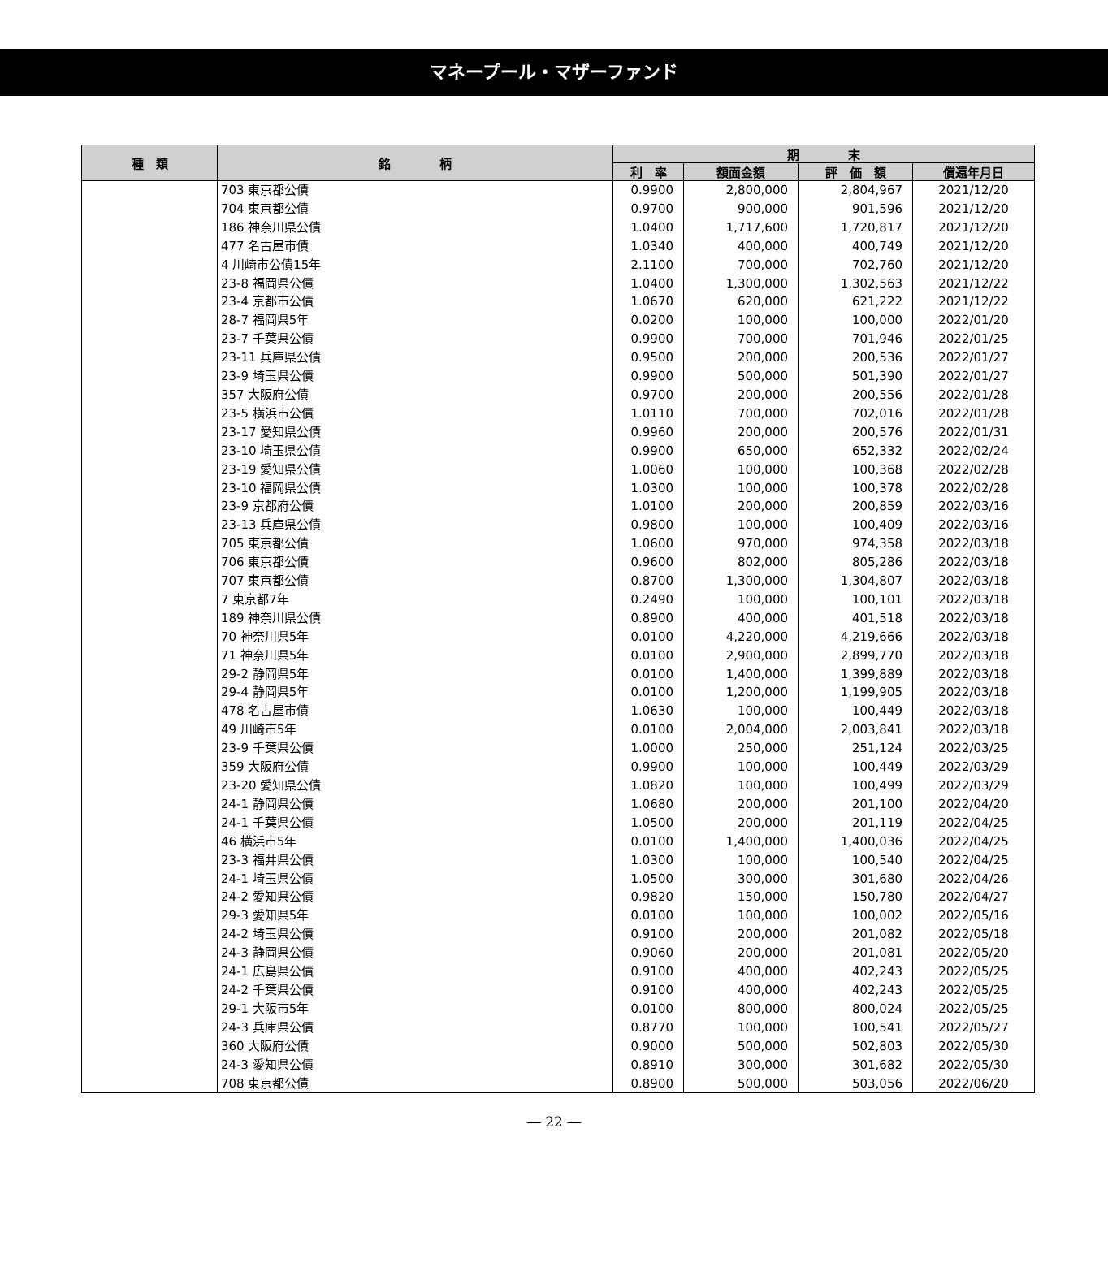マネープール・マザーファンド
| 種 類 | 銘 柄 | 期 末 | | | |
| --- | --- | --- | --- | --- | --- |
| | | 利 率 | 額面金額 | 評 価 額 | 償還年月日 |
| | 703 東京都公債 | 0.9900 | 2,800,000 | 2,804,967 | 2021/12/20 |
| | 704 東京都公債 | 0.9700 | 900,000 | 901,596 | 2021/12/20 |
| | 186 神奈川県公債 | 1.0400 | 1,717,600 | 1,720,817 | 2021/12/20 |
| | 477 名古屋市債 | 1.0340 | 400,000 | 400,749 | 2021/12/20 |
| | 4 川崎市公債15年 | 2.1100 | 700,000 | 702,760 | 2021/12/20 |
| | 23-8 福岡県公債 | 1.0400 | 1,300,000 | 1,302,563 | 2021/12/22 |
| | 23-4 京都市公債 | 1.0670 | 620,000 | 621,222 | 2021/12/22 |
| | 28-7 福岡県5年 | 0.0200 | 100,000 | 100,000 | 2022/01/20 |
| | 23-7 千葉県公債 | 0.9900 | 700,000 | 701,946 | 2022/01/25 |
| | 23-11 兵庫県公債 | 0.9500 | 200,000 | 200,536 | 2022/01/27 |
| | 23-9 埼玉県公債 | 0.9900 | 500,000 | 501,390 | 2022/01/27 |
| | 357 大阪府公債 | 0.9700 | 200,000 | 200,556 | 2022/01/28 |
| | 23-5 横浜市公債 | 1.0110 | 700,000 | 702,016 | 2022/01/28 |
| | 23-17 愛知県公債 | 0.9960 | 200,000 | 200,576 | 2022/01/31 |
| | 23-10 埼玉県公債 | 0.9900 | 650,000 | 652,332 | 2022/02/24 |
| | 23-19 愛知県公債 | 1.0060 | 100,000 | 100,368 | 2022/02/28 |
| | 23-10 福岡県公債 | 1.0300 | 100,000 | 100,378 | 2022/02/28 |
| | 23-9 京都府公債 | 1.0100 | 200,000 | 200,859 | 2022/03/16 |
| | 23-13 兵庫県公債 | 0.9800 | 100,000 | 100,409 | 2022/03/16 |
| | 705 東京都公債 | 1.0600 | 970,000 | 974,358 | 2022/03/18 |
| | 706 東京都公債 | 0.9600 | 802,000 | 805,286 | 2022/03/18 |
| | 707 東京都公債 | 0.8700 | 1,300,000 | 1,304,807 | 2022/03/18 |
| | 7 東京都7年 | 0.2490 | 100,000 | 100,101 | 2022/03/18 |
| | 189 神奈川県公債 | 0.8900 | 400,000 | 401,518 | 2022/03/18 |
| | 70 神奈川県5年 | 0.0100 | 4,220,000 | 4,219,666 | 2022/03/18 |
| | 71 神奈川県5年 | 0.0100 | 2,900,000 | 2,899,770 | 2022/03/18 |
| | 29-2 静岡県5年 | 0.0100 | 1,400,000 | 1,399,889 | 2022/03/18 |
| | 29-4 静岡県5年 | 0.0100 | 1,200,000 | 1,199,905 | 2022/03/18 |
| | 478 名古屋市債 | 1.0630 | 100,000 | 100,449 | 2022/03/18 |
| | 49 川崎市5年 | 0.0100 | 2,004,000 | 2,003,841 | 2022/03/18 |
| | 23-9 千葉県公債 | 1.0000 | 250,000 | 251,124 | 2022/03/25 |
| | 359 大阪府公債 | 0.9900 | 100,000 | 100,449 | 2022/03/29 |
| | 23-20 愛知県公債 | 1.0820 | 100,000 | 100,499 | 2022/03/29 |
| | 24-1 静岡県公債 | 1.0680 | 200,000 | 201,100 | 2022/04/20 |
| | 24-1 千葉県公債 | 1.0500 | 200,000 | 201,119 | 2022/04/25 |
| | 46 横浜市5年 | 0.0100 | 1,400,000 | 1,400,036 | 2022/04/25 |
| | 23-3 福井県公債 | 1.0300 | 100,000 | 100,540 | 2022/04/25 |
| | 24-1 埼玉県公債 | 1.0500 | 300,000 | 301,680 | 2022/04/26 |
| | 24-2 愛知県公債 | 0.9820 | 150,000 | 150,780 | 2022/04/27 |
| | 29-3 愛知県5年 | 0.0100 | 100,000 | 100,002 | 2022/05/16 |
| | 24-2 埼玉県公債 | 0.9100 | 200,000 | 201,082 | 2022/05/18 |
| | 24-3 静岡県公債 | 0.9060 | 200,000 | 201,081 | 2022/05/20 |
| | 24-1 広島県公債 | 0.9100 | 400,000 | 402,243 | 2022/05/25 |
| | 24-2 千葉県公債 | 0.9100 | 400,000 | 402,243 | 2022/05/25 |
| | 29-1 大阪市5年 | 0.0100 | 800,000 | 800,024 | 2022/05/25 |
| | 24-3 兵庫県公債 | 0.8770 | 100,000 | 100,541 | 2022/05/27 |
| | 360 大阪府公債 | 0.9000 | 500,000 | 502,803 | 2022/05/30 |
| | 24-3 愛知県公債 | 0.8910 | 300,000 | 301,682 | 2022/05/30 |
| | 708 東京都公債 | 0.8900 | 500,000 | 503,056 | 2022/06/20 |
― 22 ―